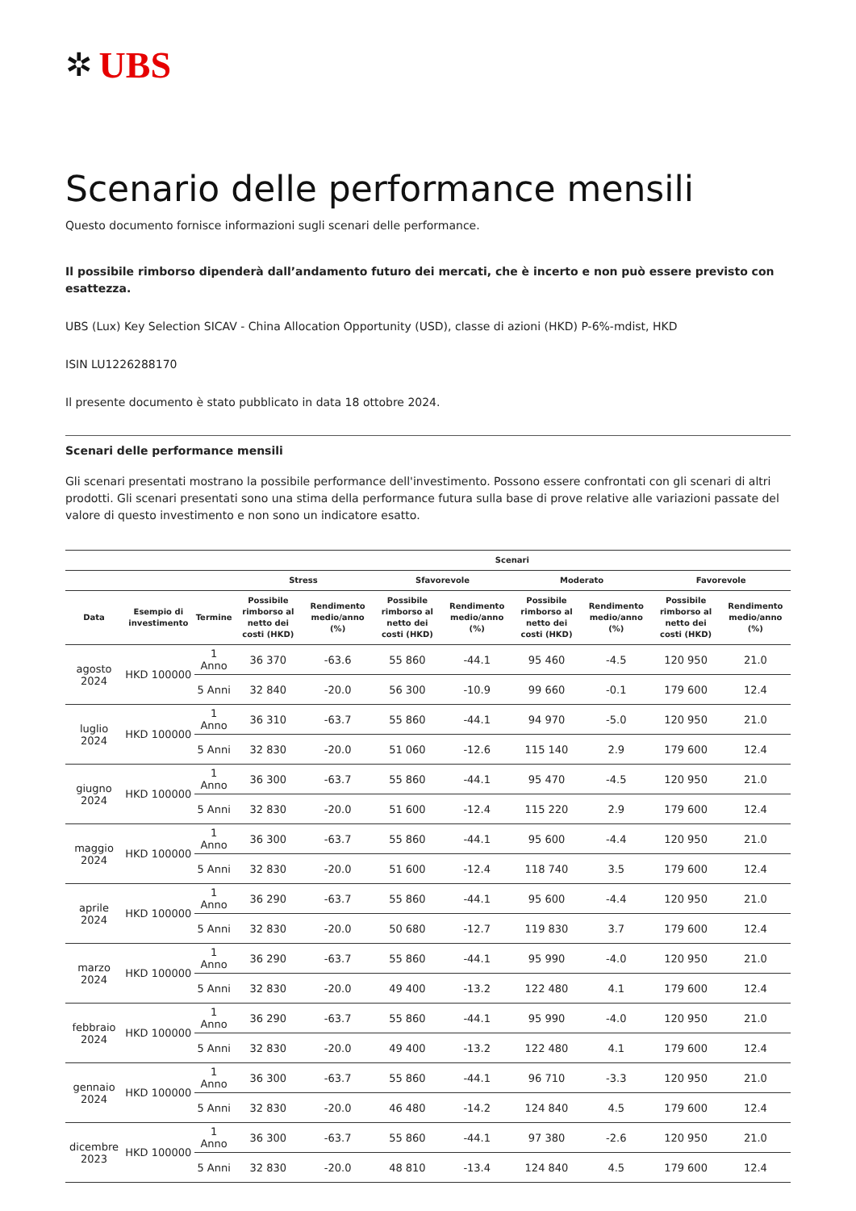✲ UBS
Scenario delle performance mensili
Questo documento fornisce informazioni sugli scenari delle performance.
Il possibile rimborso dipenderà dall’andamento futuro dei mercati, che è incerto e non può essere previsto con esattezza.
UBS (Lux) Key Selection SICAV - China Allocation Opportunity (USD), classe di azioni (HKD) P-6%-mdist, HKD
ISIN LU1226288170
Il presente documento è stato pubblicato in data 18 ottobre 2024.
Scenari delle performance mensili
Gli scenari presentati mostrano la possibile performance dell'investimento. Possono essere confrontati con gli scenari di altri prodotti. Gli scenari presentati sono una stima della performance futura sulla base di prove relative alle variazioni passate del valore di questo investimento e non sono un indicatore esatto.
| | | | Scenari | | | | | | | |
| --- | --- | --- | --- | --- | --- | --- | --- | --- | --- | --- |
| | | | Stress | | Sfavorevole | | Moderato | | Favorevole | |
| Data | Esempio di investimento | Termine | Possibile rimborso al netto dei costi (HKD) | Rendimento medio/anno (%) | Possibile rimborso al netto dei costi (HKD) | Rendimento medio/anno (%) | Possibile rimborso al netto dei costi (HKD) | Rendimento medio/anno (%) | Possibile rimborso al netto dei costi (HKD) | Rendimento medio/anno (%) |
| agosto 2024 | HKD 100000 | 1 Anno | 36 370 | -63.6 | 55 860 | -44.1 | 95 460 | -4.5 | 120 950 | 21.0 |
| | | 5 Anni | 32 840 | -20.0 | 56 300 | -10.9 | 99 660 | -0.1 | 179 600 | 12.4 |
| luglio 2024 | HKD 100000 | 1 Anno | 36 310 | -63.7 | 55 860 | -44.1 | 94 970 | -5.0 | 120 950 | 21.0 |
| | | 5 Anni | 32 830 | -20.0 | 51 060 | -12.6 | 115 140 | 2.9 | 179 600 | 12.4 |
| giugno 2024 | HKD 100000 | 1 Anno | 36 300 | -63.7 | 55 860 | -44.1 | 95 470 | -4.5 | 120 950 | 21.0 |
| | | 5 Anni | 32 830 | -20.0 | 51 600 | -12.4 | 115 220 | 2.9 | 179 600 | 12.4 |
| maggio 2024 | HKD 100000 | 1 Anno | 36 300 | -63.7 | 55 860 | -44.1 | 95 600 | -4.4 | 120 950 | 21.0 |
| | | 5 Anni | 32 830 | -20.0 | 51 600 | -12.4 | 118 740 | 3.5 | 179 600 | 12.4 |
| aprile 2024 | HKD 100000 | 1 Anno | 36 290 | -63.7 | 55 860 | -44.1 | 95 600 | -4.4 | 120 950 | 21.0 |
| | | 5 Anni | 32 830 | -20.0 | 50 680 | -12.7 | 119 830 | 3.7 | 179 600 | 12.4 |
| marzo 2024 | HKD 100000 | 1 Anno | 36 290 | -63.7 | 55 860 | -44.1 | 95 990 | -4.0 | 120 950 | 21.0 |
| | | 5 Anni | 32 830 | -20.0 | 49 400 | -13.2 | 122 480 | 4.1 | 179 600 | 12.4 |
| febbraio 2024 | HKD 100000 | 1 Anno | 36 290 | -63.7 | 55 860 | -44.1 | 95 990 | -4.0 | 120 950 | 21.0 |
| | | 5 Anni | 32 830 | -20.0 | 49 400 | -13.2 | 122 480 | 4.1 | 179 600 | 12.4 |
| gennaio 2024 | HKD 100000 | 1 Anno | 36 300 | -63.7 | 55 860 | -44.1 | 96 710 | -3.3 | 120 950 | 21.0 |
| | | 5 Anni | 32 830 | -20.0 | 46 480 | -14.2 | 124 840 | 4.5 | 179 600 | 12.4 |
| dicembre 2023 | HKD 100000 | 1 Anno | 36 300 | -63.7 | 55 860 | -44.1 | 97 380 | -2.6 | 120 950 | 21.0 |
| | | 5 Anni | 32 830 | -20.0 | 48 810 | -13.4 | 124 840 | 4.5 | 179 600 | 12.4 |